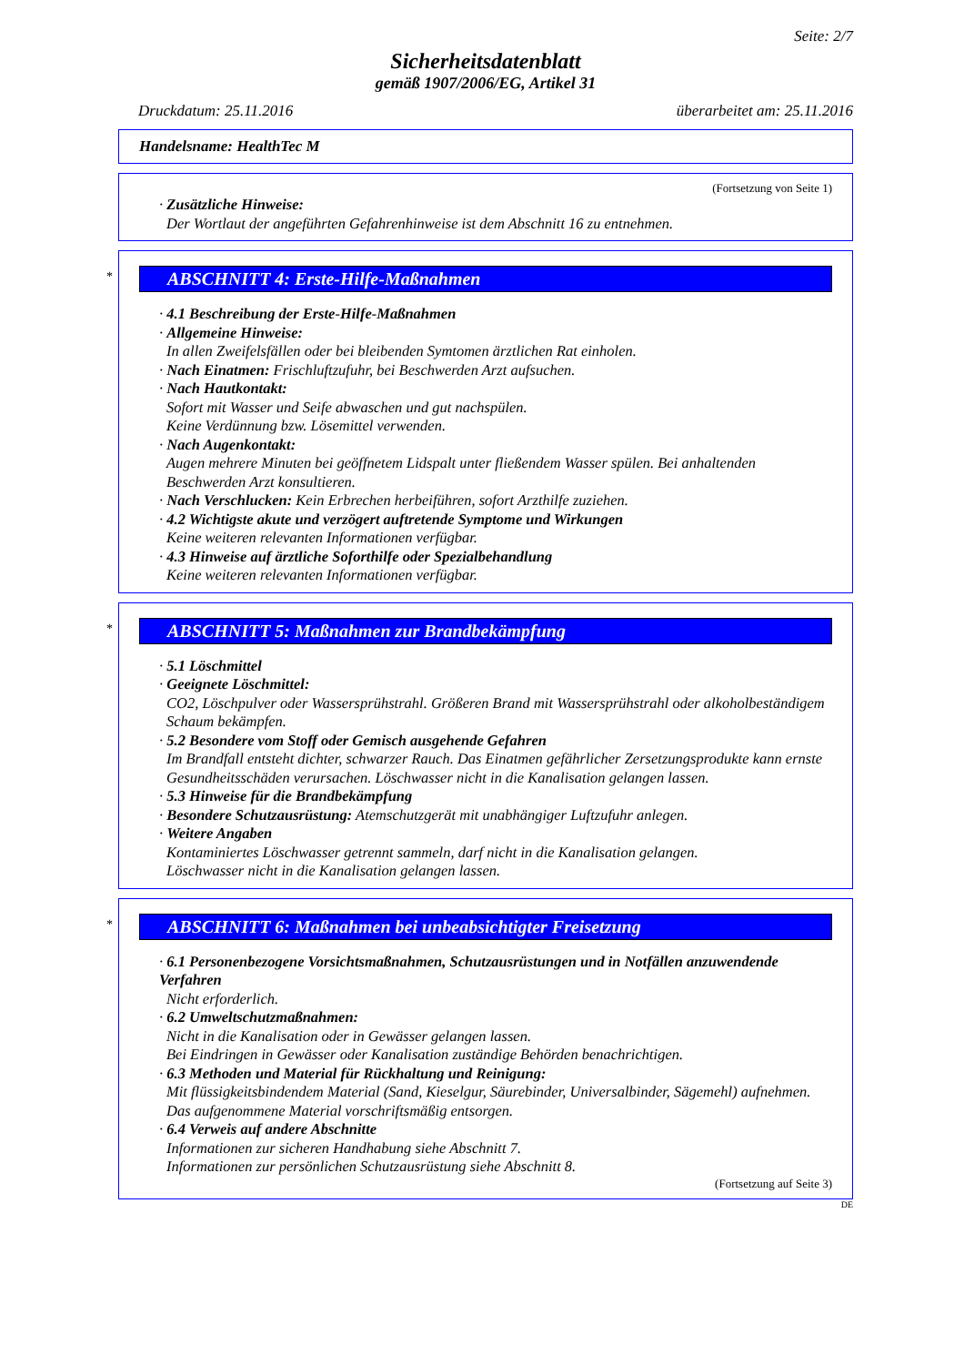Seite: 2/7
Sicherheitsdatenblatt
gemäß 1907/2006/EG, Artikel 31
Druckdatum: 25.11.2016 überarbeitet am: 25.11.2016
Handelsname: HealthTec M
(Fortsetzung von Seite 1)
· Zusätzliche Hinweise:
Der Wortlaut der angeführten Gefahrenhinweise ist dem Abschnitt 16 zu entnehmen.
*
ABSCHNITT 4: Erste-Hilfe-Maßnahmen
· 4.1 Beschreibung der Erste-Hilfe-Maßnahmen
· Allgemeine Hinweise:
In allen Zweifelsfällen oder bei bleibenden Symtomen ärztlichen Rat einholen.
· Nach Einatmen: Frischluftzufuhr, bei Beschwerden Arzt aufsuchen.
· Nach Hautkontakt:
Sofort mit Wasser und Seife abwaschen und gut nachspülen.
Keine Verdünnung bzw. Lösemittel verwenden.
· Nach Augenkontakt:
Augen mehrere Minuten bei geöffnetem Lidspalt unter fließendem Wasser spülen. Bei anhaltenden Beschwerden Arzt konsultieren.
· Nach Verschlucken: Kein Erbrechen herbeiführen, sofort Arzthilfe zuziehen.
· 4.2 Wichtigste akute und verzögert auftretende Symptome und Wirkungen
Keine weiteren relevanten Informationen verfügbar.
· 4.3 Hinweise auf ärztliche Soforthilfe oder Spezialbehandlung
Keine weiteren relevanten Informationen verfügbar.
*
ABSCHNITT 5: Maßnahmen zur Brandbekämpfung
· 5.1 Löschmittel
· Geeignete Löschmittel:
CO2, Löschpulver oder Wassersprühstrahl. Größeren Brand mit Wassersprühstrahl oder alkoholbeständigem Schaum bekämpfen.
· 5.2 Besondere vom Stoff oder Gemisch ausgehende Gefahren
Im Brandfall entsteht dichter, schwarzer Rauch. Das Einatmen gefährlicher Zersetzungsprodukte kann ernste Gesundheitsschäden verursachen. Löschwasser nicht in die Kanalisation gelangen lassen.
· 5.3 Hinweise für die Brandbekämpfung
· Besondere Schutzausrüstung: Atemschutzgerät mit unabhängiger Luftzufuhr anlegen.
· Weitere Angaben
Kontaminiertes Löschwasser getrennt sammeln, darf nicht in die Kanalisation gelangen.
Löschwasser nicht in die Kanalisation gelangen lassen.
*
ABSCHNITT 6: Maßnahmen bei unbeabsichtigter Freisetzung
· 6.1 Personenbezogene Vorsichtsmaßnahmen, Schutzausrüstungen und in Notfällen anzuwendende Verfahren
Nicht erforderlich.
· 6.2 Umweltschutzmaßnahmen:
Nicht in die Kanalisation oder in Gewässer gelangen lassen.
Bei Eindringen in Gewässer oder Kanalisation zuständige Behörden benachrichtigen.
· 6.3 Methoden und Material für Rückhaltung und Reinigung:
Mit flüssigkeitsbindendem Material (Sand, Kieselgur, Säurebinder, Universalbinder, Sägemehl) aufnehmen. Das aufgenommene Material vorschriftsmäßig entsorgen.
· 6.4 Verweis auf andere Abschnitte
Informationen zur sicheren Handhabung siehe Abschnitt 7.
Informationen zur persönlichen Schutzausrüstung siehe Abschnitt 8.
(Fortsetzung auf Seite 3)
DE